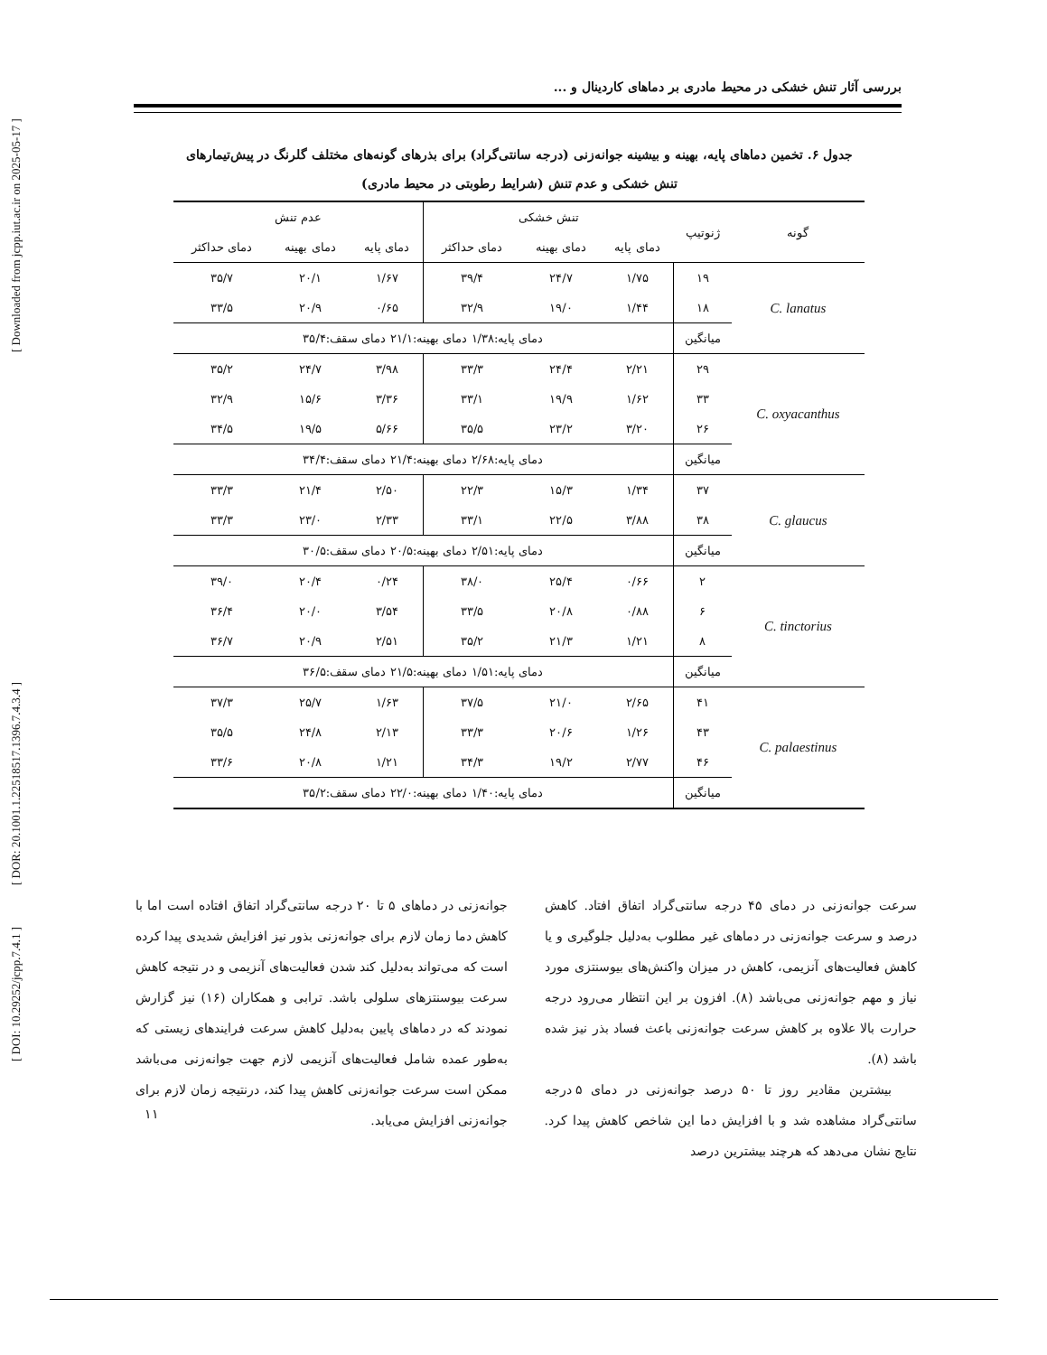[ Downloaded from jcpp.iut.ac.ir on 2025-05-17 ]
[ DOR: 20.1001.1.22518517.1396.7.4.3.4 ]
[ DOI: 10.29252/jcpp.7.4.1 ]
بررسی آثار تنش خشکی در محیط مادری بر دماهای کاردینال و ...
جدول ۶. تخمین دماهای پایه، بهینه و بیشینه جوانه‌زنی (درجه سانتی‌گراد) برای بذرهای گونه‌های مختلف گلرنگ در پیش‌تیمارهای
تنش خشکی و عدم تنش (شرایط رطوبتی در محیط مادری)
| گونه | ژنوتیپ | تنش خشکی | | | عدم تنش | | |
| --- | --- | --- | --- | --- | --- | --- | --- |
| | | دمای پایه | دمای بهینه | دمای حداکثر | دمای پایه | دمای بهینه | دمای حداکثر |
| C. lanatus | ۱۹ | ۱/۷۵ | ۲۴/۷ | ۳۹/۴ | ۱/۶۷ | ۲۰/۱ | ۳۵/۷ |
| | ۱۸ | ۱/۴۴ | ۱۹/۰ | ۳۲/۹ | ۰/۶۵ | ۲۰/۹ | ۳۳/۵ |
| | میانگین | دمای پایه:۱/۳۸ دمای بهینه:۲۱/۱ دمای سقف:۳۵/۴ | | | | | |
| C. oxyacanthus | ۲۹ | ۲/۲۱ | ۲۴/۴ | ۳۳/۳ | ۳/۹۸ | ۲۴/۷ | ۳۵/۲ |
| | ۳۳ | ۱/۶۲ | ۱۹/۹ | ۳۳/۱ | ۳/۳۶ | ۱۵/۶ | ۳۲/۹ |
| | ۲۶ | ۳/۲۰ | ۲۳/۲ | ۳۵/۵ | ۵/۶۶ | ۱۹/۵ | ۳۴/۵ |
| | میانگین | دمای پایه:۲/۶۸ دمای بهینه:۲۱/۴ دمای سقف:۳۴/۴ | | | | | |
| C. glaucus | ۳۷ | ۱/۳۴ | ۱۵/۳ | ۲۲/۳ | ۲/۵۰ | ۲۱/۴ | ۳۳/۳ |
| | ۳۸ | ۳/۸۸ | ۲۲/۵ | ۳۳/۱ | ۲/۳۳ | ۲۳/۰ | ۳۳/۳ |
| | میانگین | دمای پایه:۲/۵۱ دمای بهینه:۲۰/۵ دمای سقف:۳۰/۵ | | | | | |
| C. tinctorius | ۲ | ۰/۶۶ | ۲۵/۴ | ۳۸/۰ | ۰/۲۴ | ۲۰/۴ | ۳۹/۰ |
| | ۶ | ۰/۸۸ | ۲۰/۸ | ۳۳/۵ | ۳/۵۴ | ۲۰/۰ | ۳۶/۴ |
| | ۸ | ۱/۲۱ | ۲۱/۳ | ۳۵/۲ | ۲/۵۱ | ۲۰/۹ | ۳۶/۷ |
| | میانگین | دمای پایه:۱/۵۱ دمای بهینه:۲۱/۵ دمای سقف:۳۶/۵ | | | | | |
| C. palaestinus | ۴۱ | ۲/۶۵ | ۲۱/۰ | ۳۷/۵ | ۱/۶۳ | ۲۵/۷ | ۳۷/۳ |
| | ۴۳ | ۱/۲۶ | ۲۰/۶ | ۳۳/۳ | ۲/۱۳ | ۲۴/۸ | ۳۵/۵ |
| | ۴۶ | ۲/۷۷ | ۱۹/۲ | ۳۴/۳ | ۱/۲۱ | ۲۰/۸ | ۳۳/۶ |
| | میانگین | دمای پایه:۱/۴۰ دمای بهینه:۲۲/۰ دمای سقف:۳۵/۲ | | | | | |
سرعت جوانه‌زنی در دمای ۴۵ درجه سانتی‌گراد اتفاق افتاد. کاهش درصد و سرعت جوانه‌زنی در دماهای غیر مطلوب به‌دلیل جلوگیری و یا کاهش فعالیت‌های آنزیمی، کاهش در میزان واکنش‌های بیوسنتزی مورد نیاز و مهم جوانه‌زنی می‌باشد (۸). افزون بر این انتظار می‌رود درجه حرارت بالا علاوه بر کاهش سرعت جوانه‌زنی باعث فساد بذر نیز شده باشد (۸).
بیشترین مقادیر روز تا ۵۰ درصد جوانه‌زنی در دمای ۵ درجه سانتی‌گراد مشاهده شد و با افزایش دما این شاخص کاهش پیدا کرد. نتایج نشان می‌دهد که هرچند بیشترین درصد
جوانه‌زنی در دماهای ۵ تا ۲۰ درجه سانتی‌گراد اتفاق افتاده است اما با کاهش دما زمان لازم برای جوانه‌زنی بذور نیز افزایش شدیدی پیدا کرده است که می‌تواند به‌دلیل کند شدن فعالیت‌های آنزیمی و در نتیجه کاهش سرعت بیوسنتزهای سلولی باشد. ترابی و همکاران (۱۶) نیز گزارش نمودند که در دماهای پایین به‌دلیل کاهش سرعت فرایندهای زیستی که به‌طور عمده شامل فعالیت‌های آنزیمی لازم جهت جوانه‌زنی می‌باشد ممکن است سرعت جوانه‌زنی کاهش پیدا کند، درنتیجه زمان لازم برای جوانه‌زنی افزایش می‌یابد.
۱۱